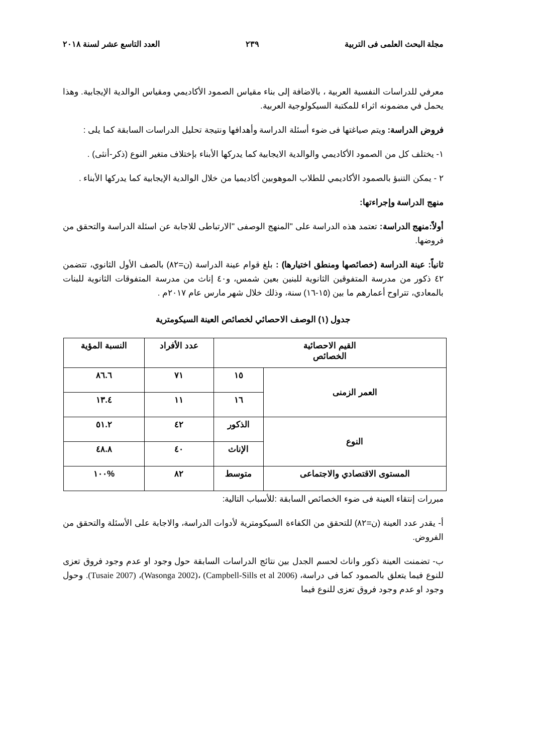مجلة البحث العلمى فى التربية ٢٣٩ العدد التاسع عشر لسنة ٢٠١٨
معرفي للدراسات النفسية العربية ، بالاضافة إلى بناء مقياس الصمود الأكاديمي ومقياس الوالدية الإيجابية. وهذا يحمل في مضمونه اثراء للمكتبة السيكولوجية العربية.
فروض الدراسة: ويتم صياغتها فى ضوء أسئلة الدراسة وأهدافها ونتيجة تحليل الدراسات السابقة كما يلى :
١- يختلف كل من الصمود الأكاديمي والوالدية الايجابية كما يدركها الأبناء بإختلاف متغير النوع (ذكر-أنثى) .
٢ - يمكن التنبؤ بالصمود الأكاديمي للطلاب الموهوبين أكاديميا من خلال الوالدية الإيجابية كما يدركها الأبناء .
منهج الدراسة وإجراءتها:
أولاً:منهج الدراسة: تعتمد هذه الدراسة على "المنهج الوصفى "الارتباطى للاجابة عن اسئلة الدراسة والتحقق من فروضها.
ثانياً: عينة الدراسة (خصائصها ومنطق اختيارها) : بلغ قوام عينة الدراسة (ن=٨٢) بالصف الأول الثانوي، تتضمن ٤٢ ذكور من مدرسة المتفوقين الثانوية للبنين بعين شمس، و٤٠ إناث من مدرسة المتفوقات الثانوية للبنات بالمعادي، تتراوح أعمارهم ما بين (١٥-١٦) سنة، وذلك خلال شهر مارس عام ٢٠١٧م .
جدول (١) الوصف الاحصائي لخصائص العينة السيكومترية
| القيم الاحصائية الخصائص | | عدد الأفراد | النسبة المؤية |
| --- | --- | --- | --- |
| العمر الزمنى | ١٥ | ٧١ | ٨٦.٦ |
| | ١٦ | ١١ | ١٣.٤ |
| النوع | الذكور | ٤٢ | ٥١.٢ |
| | الإناث | ٤٠ | ٤٨.٨ |
| المستوى الاقتصادي والاجتماعى | متوسط | ٨٢ | %١٠٠ |
مبررات إنتقاء العينة فى ضوء الخصائص السابقة :للأسباب التالية:
أ- يقدر عدد العينة (ن=٨٢) للتحقق من الكفاءة السيكومترية لأدوات الدراسة، والاجابة على الأسئلة والتحقق من الفروض.
ب- تضمنت العينة ذكور واناث لحسم الجدل بين نتائج الدراسات السابقة حول وجود او عدم وجود فروق تعزى للنوع فيما يتعلق بالصمود كما فى دراسة، (Campbell-Sills et al 2006) ،(Wasonga 2002)، (Tusaie 2007). وحول وجود او عدم وجود فروق تعزى للنوع فيما